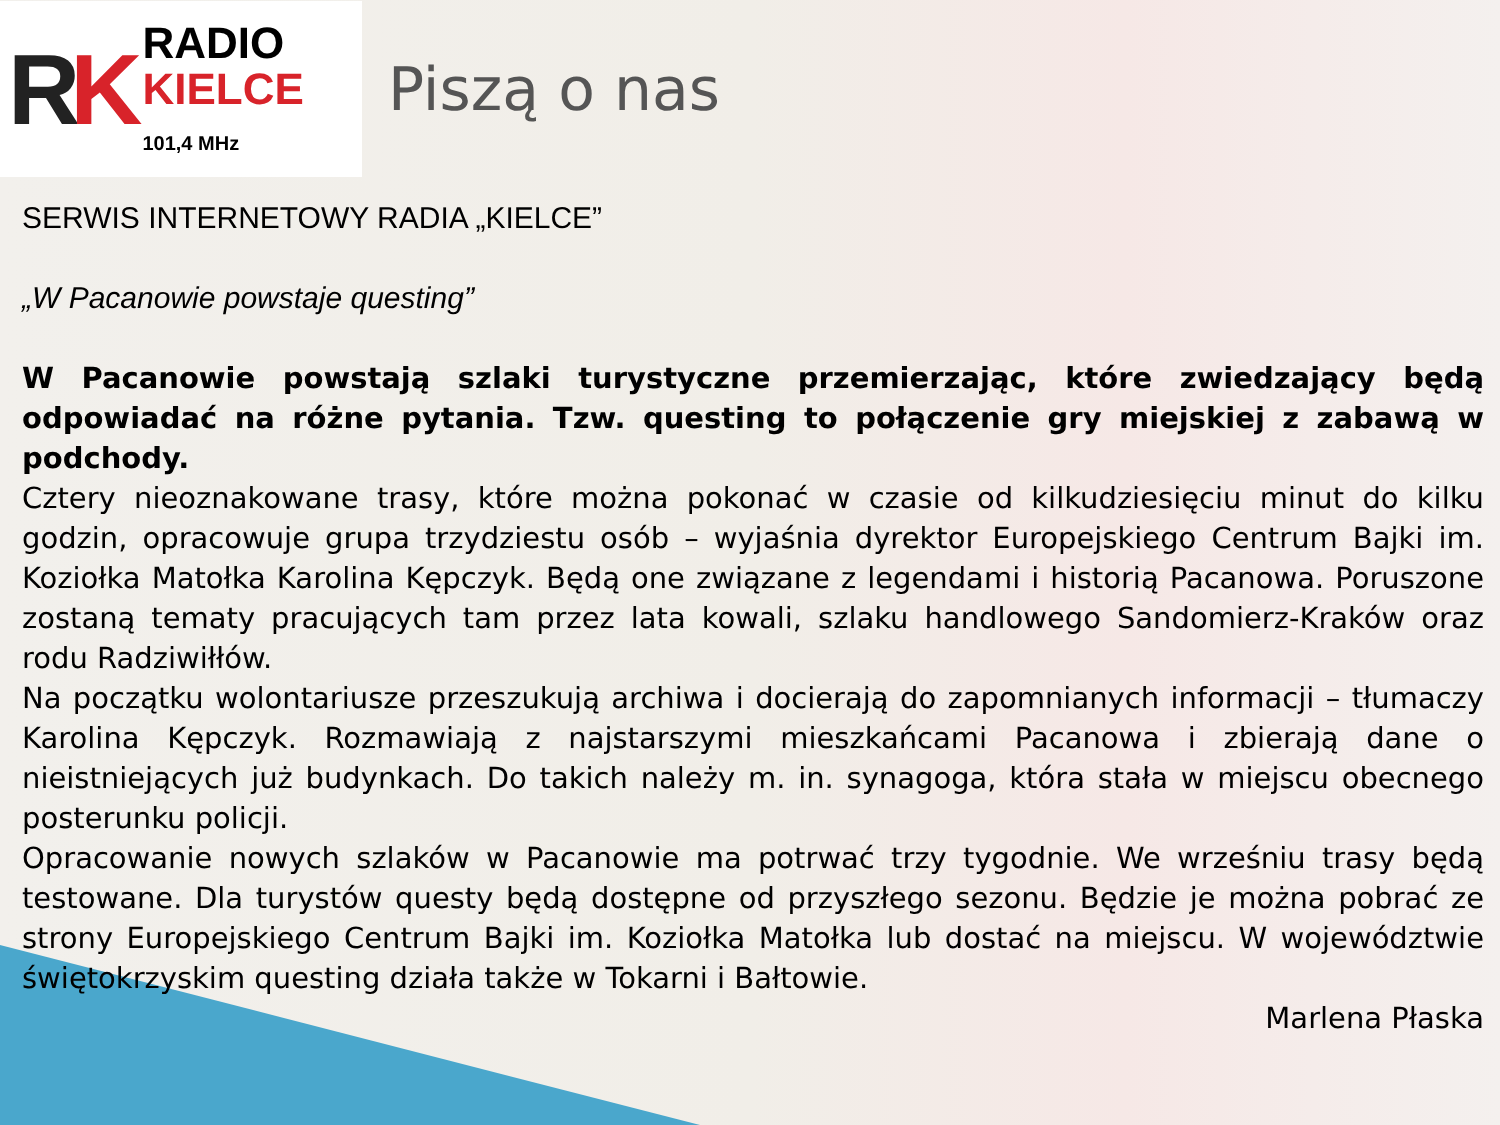RK
RADIO
KIELCE
101,4 MHz
Piszą o nas
SERWIS INTERNETOWY RADIA „KIELCE”
„W Pacanowie powstaje questing”
W Pacanowie powstają szlaki turystyczne przemierzając, które zwiedzający będą odpowiadać na różne pytania. Tzw. questing to połączenie gry miejskiej z zabawą w podchody.
Cztery nieoznakowane trasy, które można pokonać w czasie od kilkudziesięciu minut do kilku godzin, opracowuje grupa trzydziestu osób – wyjaśnia dyrektor Europejskiego Centrum Bajki im. Koziołka Matołka Karolina Kępczyk. Będą one związane z legendami i historią Pacanowa. Poruszone zostaną tematy pracujących tam przez lata kowali, szlaku handlowego Sandomierz-Kraków oraz rodu Radziwiłłów.
Na początku wolontariusze przeszukują archiwa i docierają do zapomnianych informacji – tłumaczy Karolina Kępczyk. Rozmawiają z najstarszymi mieszkańcami Pacanowa i zbierają dane o nieistniejących już budynkach. Do takich należy m. in. synagoga, która stała w miejscu obecnego posterunku policji.
Opracowanie nowych szlaków w Pacanowie ma potrwać trzy tygodnie. We wrześniu trasy będą testowane. Dla turystów questy będą dostępne od przyszłego sezonu. Będzie je można pobrać ze strony Europejskiego Centrum Bajki im. Koziołka Matołka lub dostać na miejscu. W województwie świętokrzyskim questing działa także w Tokarni i Bałtowie.
Marlena Płaska